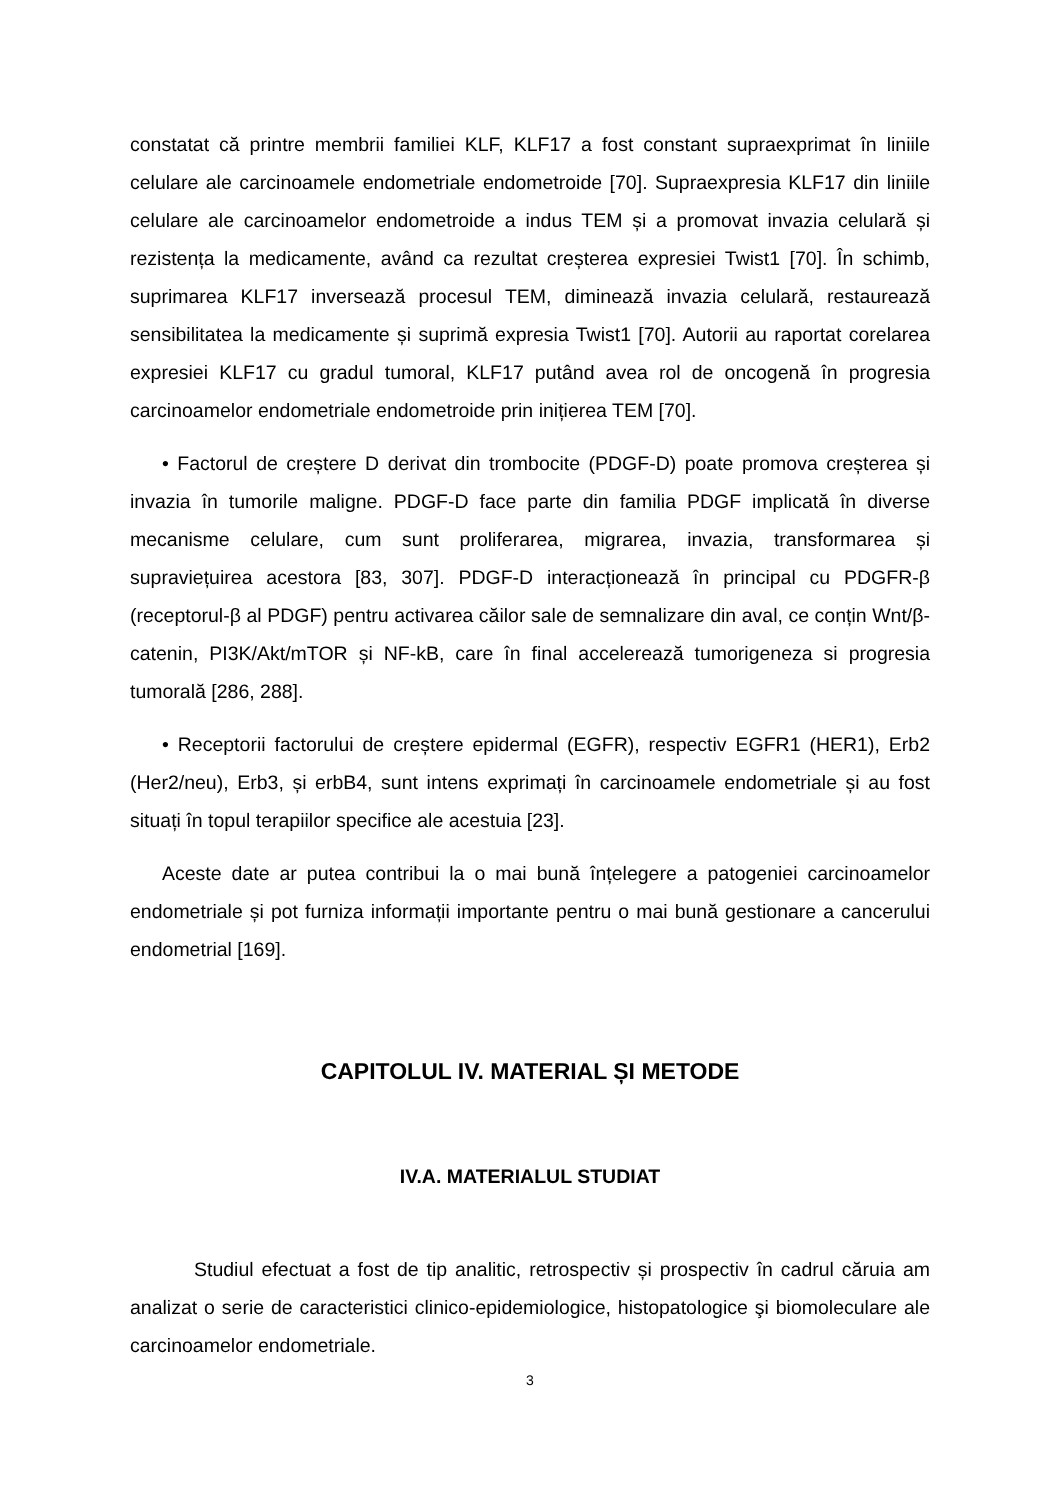constatat că printre membrii familiei KLF, KLF17 a fost constant supraexprimat în liniile celulare ale carcinoamele endometriale endometroide [70]. Supraexpresia KLF17 din liniile celulare ale carcinoamelor endometroide a indus TEM și a promovat invazia celulară și rezistența la medicamente, având ca rezultat creșterea expresiei Twist1 [70]. În schimb, suprimarea KLF17 inversează procesul TEM, diminează invazia celulară, restaurează sensibilitatea la medicamente și suprimă expresia Twist1 [70]. Autorii au raportat corelarea expresiei KLF17 cu gradul tumoral, KLF17 putând avea rol de oncogenă în progresia carcinoamelor endometriale endometroide prin inițierea TEM [70].
• Factorul de creștere D derivat din trombocite (PDGF-D) poate promova creșterea și invazia în tumorile maligne. PDGF-D face parte din familia PDGF implicată în diverse mecanisme celulare, cum sunt proliferarea, migrarea, invazia, transformarea și supraviețuirea acestora [83, 307]. PDGF-D interacționează în principal cu PDGFR-β (receptorul-β al PDGF) pentru activarea căilor sale de semnalizare din aval, ce conțin Wnt/β-catenin, PI3K/Akt/mTOR și NF-kB, care în final accelerează tumorigeneza si progresia tumorală [286, 288].
• Receptorii factorului de creștere epidermal (EGFR), respectiv EGFR1 (HER1), Erb2 (Her2/neu), Erb3, și erbB4, sunt intens exprimați în carcinoamele endometriale și au fost situați în topul terapiilor specifice ale acestuia [23].
Aceste date ar putea contribui la o mai bună înțelegere a patogeniei carcinoamelor endometriale și pot furniza informații importante pentru o mai bună gestionare a cancerului endometrial [169].
CAPITOLUL IV. MATERIAL ȘI METODE
IV.A. MATERIALUL STUDIAT
Studiul efectuat a fost de tip analitic, retrospectiv și prospectiv în cadrul căruia am analizat o serie de caracteristici clinico-epidemiologice, histopatologice şi biomoleculare ale carcinoamelor endometriale.
3